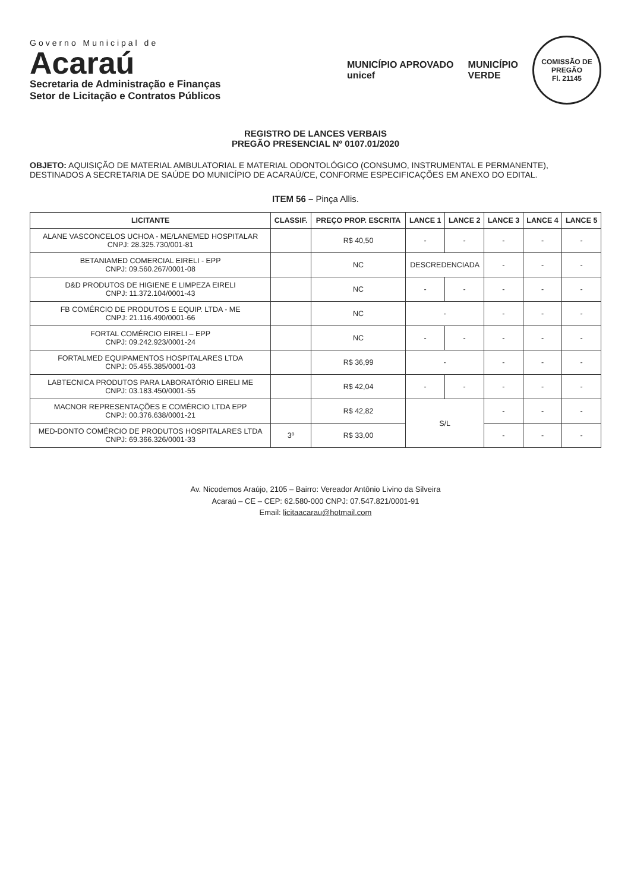Governo Municipal de
Acaraú
Secretaria de Administração e Finanças
Setor de Licitação e Contratos Públicos
MUNICÍPIO APROVADO
unicef
MUNICÍPIO
VERDE
COMISSÃO DE PREGÃO
Fl. 21145
REGISTRO DE LANCES VERBAIS
PREGÃO PRESENCIAL Nº 0107.01/2020
OBJETO: AQUISIÇÃO DE MATERIAL AMBULATORIAL E MATERIAL ODONTOLÓGICO (CONSUMO, INSTRUMENTAL E PERMANENTE), DESTINADOS A SECRETARIA DE SAÚDE DO MUNICÍPIO DE ACARAÚ/CE, CONFORME ESPECIFICAÇÕES EM ANEXO DO EDITAL.
ITEM 56 – Pinça Allis.
| LICITANTE | CLASSIF. | PREÇO PROP. ESCRITA | LANCE 1 | LANCE 2 | LANCE 3 | LANCE 4 | LANCE 5 |
| --- | --- | --- | --- | --- | --- | --- | --- |
| ALANE VASCONCELOS UCHOA - ME/LANEMED HOSPITALAR CNPJ: 28.325.730/001-81 | | R$ 40,50 | - | - | - | - | - |
| BETANIAMED COMERCIAL EIRELI - EPP CNPJ: 09.560.267/0001-08 | | NC | DESCREDENCIADA | | - | - | - |
| D&D PRODUTOS DE HIGIENE E LIMPEZA EIRELI CNPJ: 11.372.104/0001-43 | | NC | - | - | - | - | - |
| FB COMÉRCIO DE PRODUTOS E EQUIP. LTDA - ME CNPJ: 21.116.490/0001-66 | | NC | - | | - | - | - |
| FORTAL COMÉRCIO EIRELI – EPP CNPJ: 09.242.923/0001-24 | | NC | - | - | - | - | - |
| FORTALMED EQUIPAMENTOS HOSPITALARES LTDA CNPJ: 05.455.385/0001-03 | | R$ 36,99 | - | | - | - | - |
| LABTECNICA PRODUTOS PARA LABORATÓRIO EIRELI ME CNPJ: 03.183.450/0001-55 | | R$ 42,04 | - | - | - | - | - |
| MACNOR REPRESENTAÇÕES E COMÉRCIO LTDA EPP CNPJ: 00.376.638/0001-21 | | R$ 42,82 | S/L | | - | - | - |
| MED-DONTO COMÉRCIO DE PRODUTOS HOSPITALARES LTDA CNPJ: 69.366.326/0001-33 | 3º | R$ 33,00 | | | - | - | - |
Av. Nicodemos Araújo, 2105 – Bairro: Vereador Antônio Livino da Silveira
Acaraú – CE – CEP: 62.580-000 CNPJ: 07.547.821/0001-91
Email: licitaacarau@hotmail.com